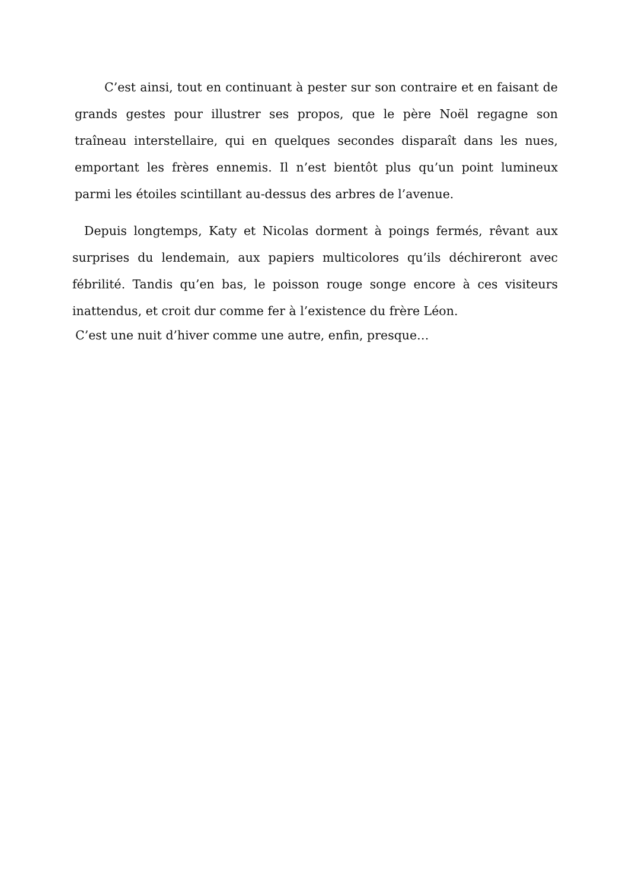C’est ainsi, tout en continuant à pester sur son contraire et en faisant de grands gestes pour illustrer ses propos, que le père Noël regagne son traîneau interstellaire, qui en quelques secondes disparaît dans les nues, emportant les frères ennemis. Il n’est bientôt plus qu’un point lumineux parmi les étoiles scintillant au-dessus des arbres de l’avenue.
Depuis longtemps, Katy et Nicolas dorment à poings fermés, rêvant aux surprises du lendemain, aux papiers multicolores qu’ils déchireront avec fébrilité. Tandis qu’en bas, le poisson rouge songe encore à ces visiteurs inattendus, et croit dur comme fer à l’existence du frère Léon.
C’est une nuit d’hiver comme une autre, enfin, presque…